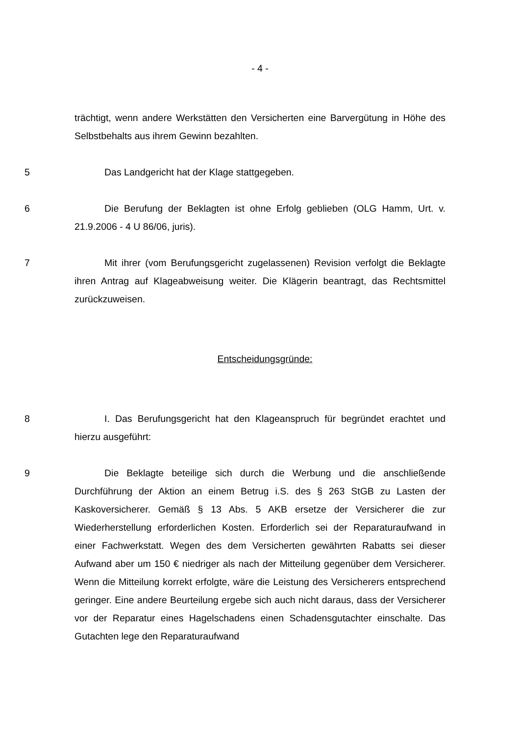- 4 -
trächtigt, wenn andere Werkstätten den Versicherten eine Barvergütung in Höhe des Selbstbehalts aus ihrem Gewinn bezahlten.
5 Das Landgericht hat der Klage stattgegeben.
6 Die Berufung der Beklagten ist ohne Erfolg geblieben (OLG Hamm, Urt. v. 21.9.2006 - 4 U 86/06, juris).
7 Mit ihrer (vom Berufungsgericht zugelassenen) Revision verfolgt die Beklagte ihren Antrag auf Klageabweisung weiter. Die Klägerin beantragt, das Rechtsmittel zurückzuweisen.
Entscheidungsgründe:
8 I. Das Berufungsgericht hat den Klageanspruch für begründet erachtet und hierzu ausgeführt:
9 Die Beklagte beteilige sich durch die Werbung und die anschließende Durchführung der Aktion an einem Betrug i.S. des § 263 StGB zu Lasten der Kaskoversicherer. Gemäß § 13 Abs. 5 AKB ersetze der Versicherer die zur Wiederherstellung erforderlichen Kosten. Erforderlich sei der Reparaturaufwand in einer Fachwerkstatt. Wegen des dem Versicherten gewährten Rabatts sei dieser Aufwand aber um 150 € niedriger als nach der Mitteilung gegenüber dem Versicherer. Wenn die Mitteilung korrekt erfolgte, wäre die Leistung des Versicherers entsprechend geringer. Eine andere Beurteilung ergebe sich auch nicht daraus, dass der Versicherer vor der Reparatur eines Hagelschadens einen Schadensgutachter einschalte. Das Gutachten lege den Reparaturaufwand